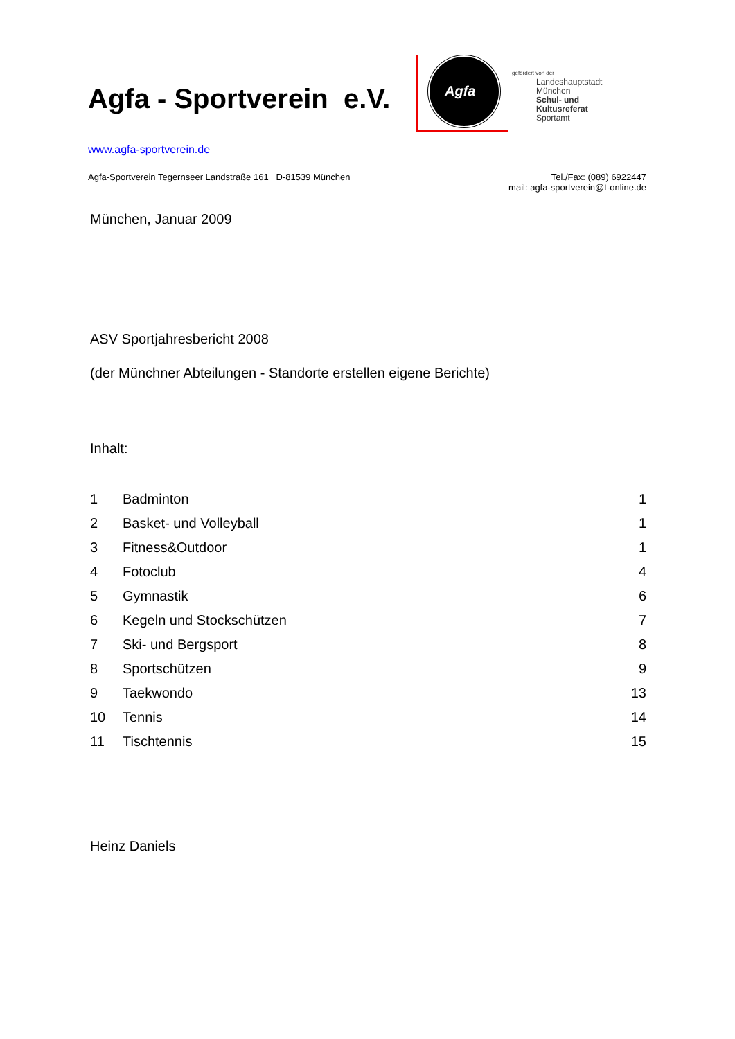Agfa - Sportverein e.V. Agfa
gefördert von der
Landeshauptstadt
München
Schul- und
Kultusreferat
Sportamt
www.agfa-sportverein.de
Agfa-Sportverein Tegernseer Landstraße 161 D-81539 München
Tel./Fax: (089) 6922447
mail: agfa-sportverein@t-online.de
München, Januar 2009
ASV Sportjahresbericht 2008
(der Münchner Abteilungen - Standorte erstellen eigene Berichte)
Inhalt:
1 Badminton 1 2 Basket- und Volleyball 1 3 Fitness&Outdoor 1 4 Fotoclub 4 5 Gymnastik 6 6 Kegeln und Stockschützen 7 7 Ski- und Bergsport 8 8 Sportschützen 9 9 Taekwondo 13 10 Tennis 14 11 Tischtennis 15
Heinz Daniels